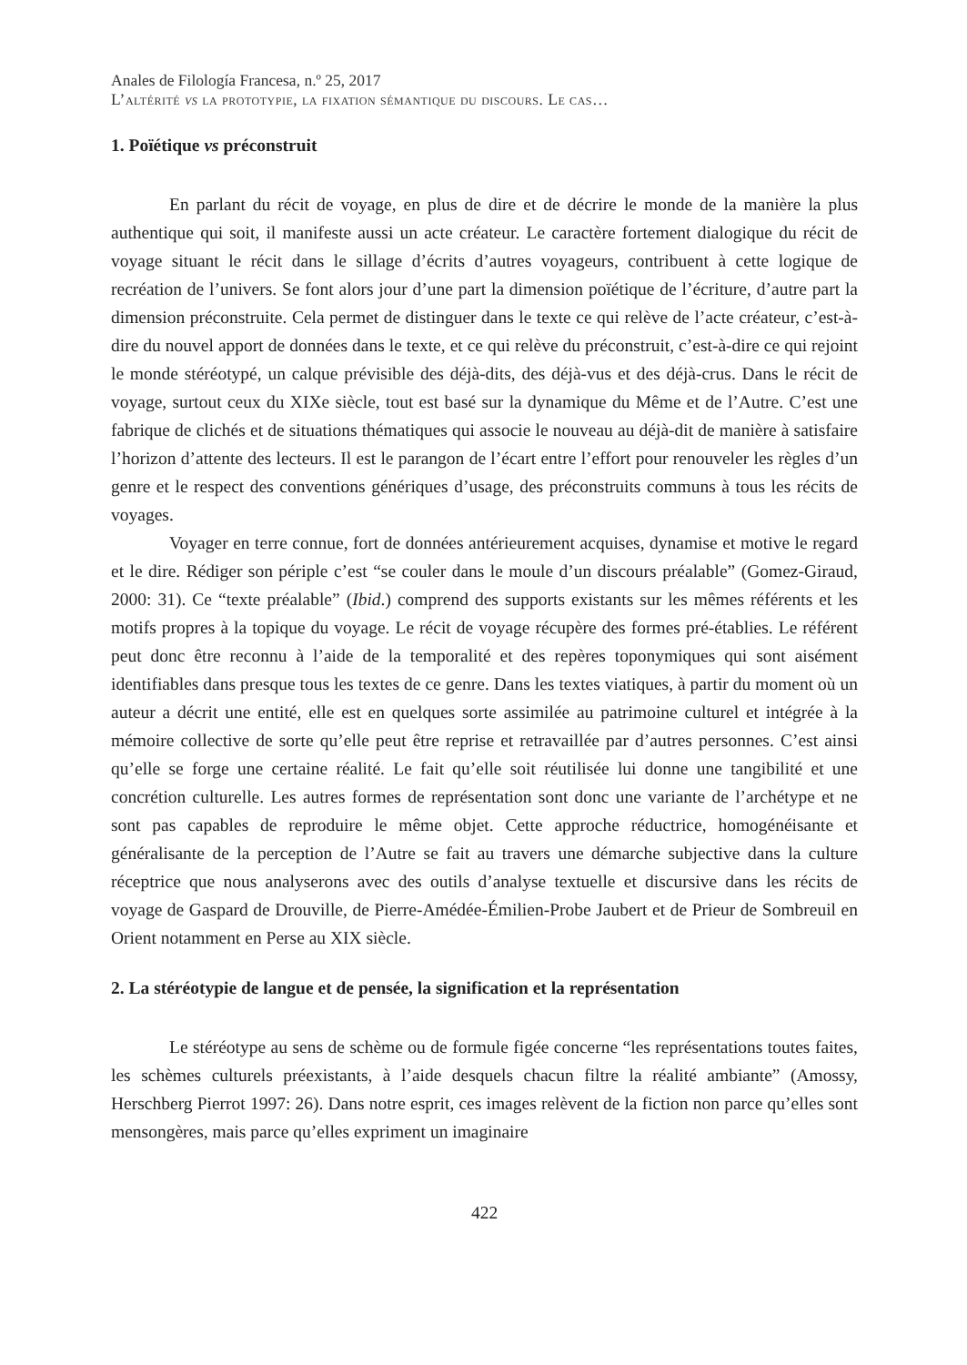Anales de Filología Francesa, n.º 25, 2017
L’altérité vs la prototypie, la fixation sémantique du discours. Le cas…
1. Poïétique vs préconstruit
En parlant du récit de voyage, en plus de dire et de décrire le monde de la manière la plus authentique qui soit, il manifeste aussi un acte créateur. Le caractère fortement dialogique du récit de voyage situant le récit dans le sillage d’écrits d’autres voyageurs, contribuent à cette logique de recréation de l’univers. Se font alors jour d’une part la dimension poïétique de l’écriture, d’autre part la dimension préconstruite. Cela permet de distinguer dans le texte ce qui relève de l’acte créateur, c’est-à-dire du nouvel apport de données dans le texte, et ce qui relève du préconstruit, c’est-à-dire ce qui rejoint le monde stéréotypé, un calque prévisible des déjà-dits, des déjà-vus et des déjà-crus. Dans le récit de voyage, surtout ceux du XIXe siècle, tout est basé sur la dynamique du Même et de l’Autre. C’est une fabrique de clichés et de situations thématiques qui associe le nouveau au déjà-dit de manière à satisfaire l’horizon d’attente des lecteurs. Il est le parangon de l’écart entre l’effort pour renouveler les règles d’un genre et le respect des conventions génériques d’usage, des préconstruits communs à tous les récits de voyages.
Voyager en terre connue, fort de données antérieurement acquises, dynamise et motive le regard et le dire. Rédiger son périple c’est “se couler dans le moule d’un discours préalable” (Gomez-Giraud, 2000: 31). Ce “texte préalable” (Ibid.) comprend des supports existants sur les mêmes référents et les motifs propres à la topique du voyage. Le récit de voyage récupère des formes pré-établies. Le référent peut donc être reconnu à l’aide de la temporalité et des repères toponymiques qui sont aisément identifiables dans presque tous les textes de ce genre. Dans les textes viatiques, à partir du moment où un auteur a décrit une entité, elle est en quelques sorte assimilée au patrimoine culturel et intégrée à la mémoire collective de sorte qu’elle peut être reprise et retravaillée par d’autres personnes. C’est ainsi qu’elle se forge une certaine réalité. Le fait qu’elle soit réutilisée lui donne une tangibilité et une concrétion culturelle. Les autres formes de représentation sont donc une variante de l’archétype et ne sont pas capables de reproduire le même objet. Cette approche réductrice, homogénéisante et généralisante de la perception de l’Autre se fait au travers une démarche subjective dans la culture réceptrice que nous analyserons avec des outils d’analyse textuelle et discursive dans les récits de voyage de Gaspard de Drouville, de Pierre-Amédée-Émilien-Probe Jaubert et de Prieur de Sombreuil en Orient notamment en Perse au XIX siècle.
2. La stéréotypie de langue et de pensée, la signification et la représentation
Le stéréotype au sens de schème ou de formule figée concerne “les représentations toutes faites, les schèmes culturels préexistants, à l’aide desquels chacun filtre la réalité ambiante” (Amossy, Herschberg Pierrot 1997: 26). Dans notre esprit, ces images relèvent de la fiction non parce qu’elles sont mensongères, mais parce qu’elles expriment un imaginaire
422